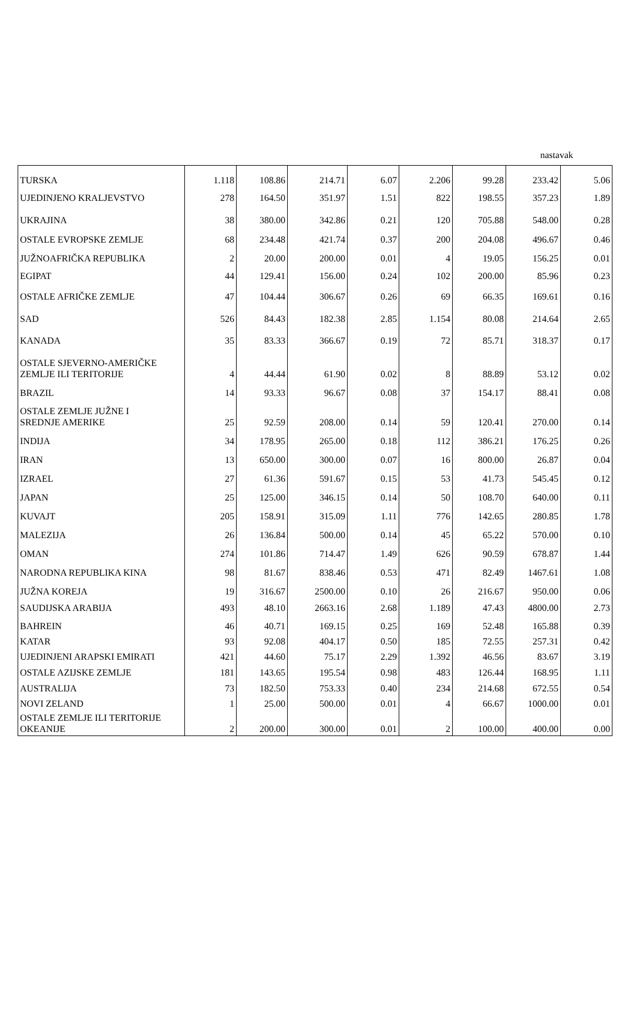nastavak
| TURSKA | 1.118 | 108.86 | 214.71 | 6.07 | 2.206 | 99.28 | 233.42 | 5.06 |
| UJEDINJENO KRALJEVSTVO | 278 | 164.50 | 351.97 | 1.51 | 822 | 198.55 | 357.23 | 1.89 |
| UKRAJINA | 38 | 380.00 | 342.86 | 0.21 | 120 | 705.88 | 548.00 | 0.28 |
| OSTALE EVROPSKE ZEMLJE | 68 | 234.48 | 421.74 | 0.37 | 200 | 204.08 | 496.67 | 0.46 |
| JUŽNOAFRIČKA REPUBLIKA | 2 | 20.00 | 200.00 | 0.01 | 4 | 19.05 | 156.25 | 0.01 |
| EGIPAT | 44 | 129.41 | 156.00 | 0.24 | 102 | 200.00 | 85.96 | 0.23 |
| OSTALE AFRIČKE ZEMLJE | 47 | 104.44 | 306.67 | 0.26 | 69 | 66.35 | 169.61 | 0.16 |
| SAD | 526 | 84.43 | 182.38 | 2.85 | 1.154 | 80.08 | 214.64 | 2.65 |
| KANADA | 35 | 83.33 | 366.67 | 0.19 | 72 | 85.71 | 318.37 | 0.17 |
| OSTALE SJEVERNO-AMERIČKE ZEMLJE ILI TERITORIJE | 4 | 44.44 | 61.90 | 0.02 | 8 | 88.89 | 53.12 | 0.02 |
| BRAZIL | 14 | 93.33 | 96.67 | 0.08 | 37 | 154.17 | 88.41 | 0.08 |
| OSTALE ZEMLJE JUŽNE I SREDNJE AMERIKE | 25 | 92.59 | 208.00 | 0.14 | 59 | 120.41 | 270.00 | 0.14 |
| INDIJA | 34 | 178.95 | 265.00 | 0.18 | 112 | 386.21 | 176.25 | 0.26 |
| IRAN | 13 | 650.00 | 300.00 | 0.07 | 16 | 800.00 | 26.87 | 0.04 |
| IZRAEL | 27 | 61.36 | 591.67 | 0.15 | 53 | 41.73 | 545.45 | 0.12 |
| JAPAN | 25 | 125.00 | 346.15 | 0.14 | 50 | 108.70 | 640.00 | 0.11 |
| KUVAJT | 205 | 158.91 | 315.09 | 1.11 | 776 | 142.65 | 280.85 | 1.78 |
| MALEZIJA | 26 | 136.84 | 500.00 | 0.14 | 45 | 65.22 | 570.00 | 0.10 |
| OMAN | 274 | 101.86 | 714.47 | 1.49 | 626 | 90.59 | 678.87 | 1.44 |
| NARODNA REPUBLIKA KINA | 98 | 81.67 | 838.46 | 0.53 | 471 | 82.49 | 1467.61 | 1.08 |
| JUŽNA KOREJA | 19 | 316.67 | 2500.00 | 0.10 | 26 | 216.67 | 950.00 | 0.06 |
| SAUDIJSKA ARABIJA | 493 | 48.10 | 2663.16 | 2.68 | 1.189 | 47.43 | 4800.00 | 2.73 |
| BAHREIN | 46 | 40.71 | 169.15 | 0.25 | 169 | 52.48 | 165.88 | 0.39 |
| KATAR | 93 | 92.08 | 404.17 | 0.50 | 185 | 72.55 | 257.31 | 0.42 |
| UJEDINJENI ARAPSKI EMIRATI | 421 | 44.60 | 75.17 | 2.29 | 1.392 | 46.56 | 83.67 | 3.19 |
| OSTALE AZIJSKE ZEMLJE | 181 | 143.65 | 195.54 | 0.98 | 483 | 126.44 | 168.95 | 1.11 |
| AUSTRALIJA | 73 | 182.50 | 753.33 | 0.40 | 234 | 214.68 | 672.55 | 0.54 |
| NOVI ZELAND | 1 | 25.00 | 500.00 | 0.01 | 4 | 66.67 | 1000.00 | 0.01 |
| OSTALE ZEMLJE ILI TERITORIJE OKEANIJE | 2 | 200.00 | 300.00 | 0.01 | 2 | 100.00 | 400.00 | 0.00 |